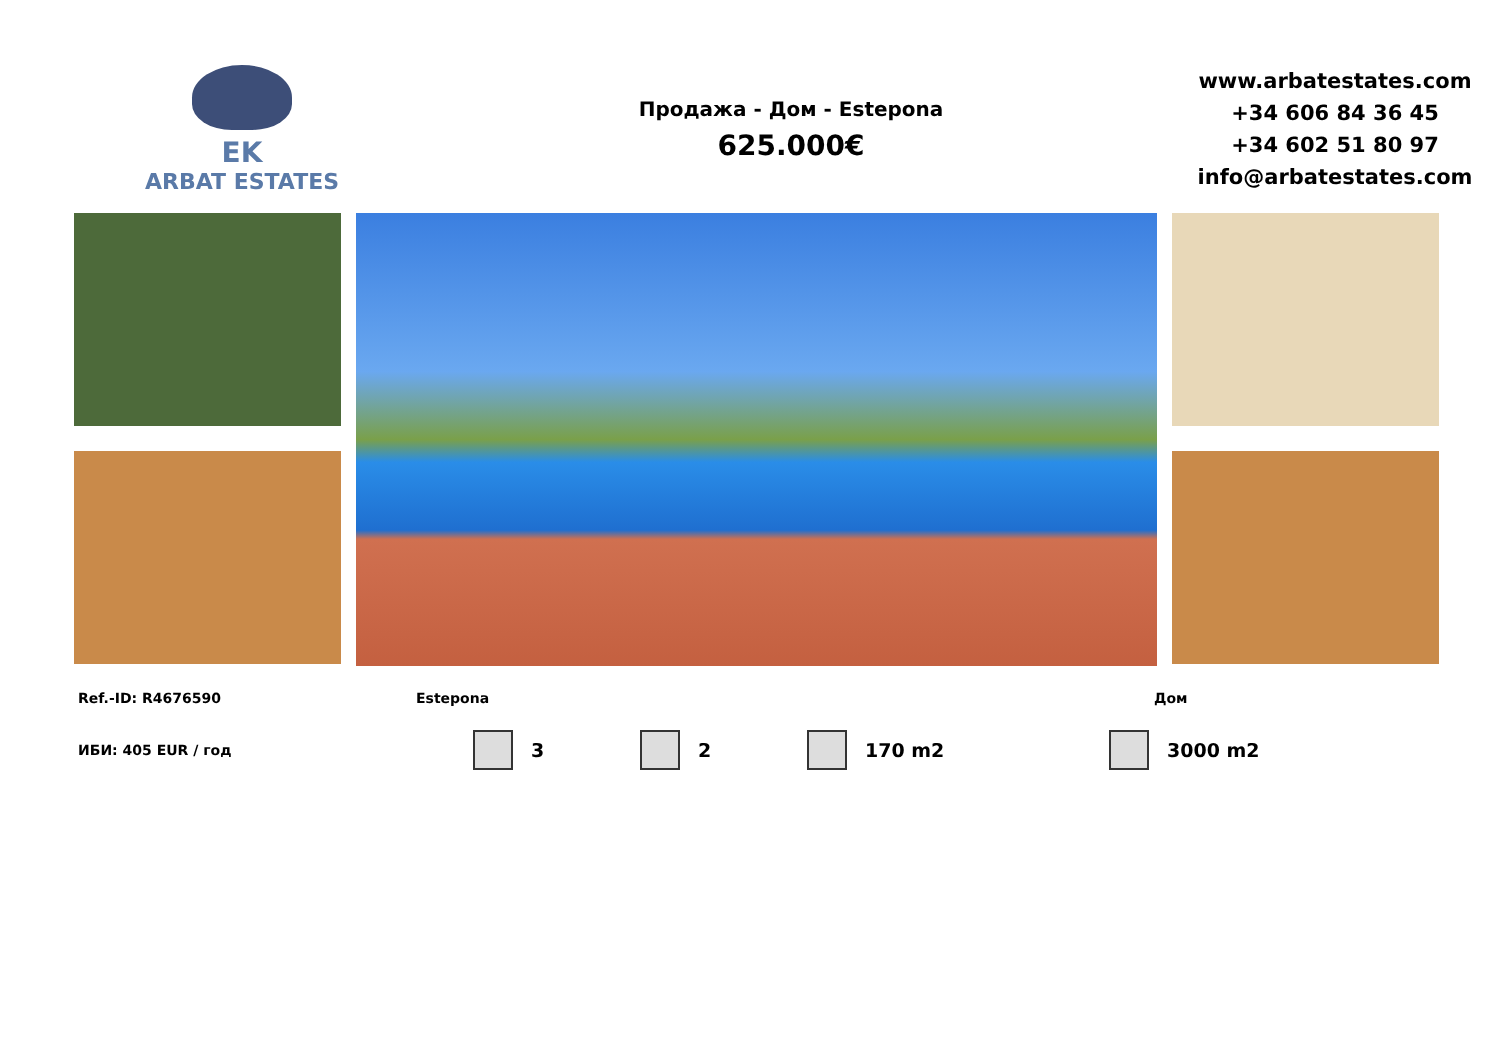EK
ARBAT ESTATES
Продажа - Дом - Estepona
625.000€
www.arbatestates.com
+34 606 84 36 45
+34 602 51 80 97
info@arbatestates.com
Ref.-ID: R4676590 Estepona Дом
ИБИ: 405 EUR / год 3 2 170 m2 3000 m2